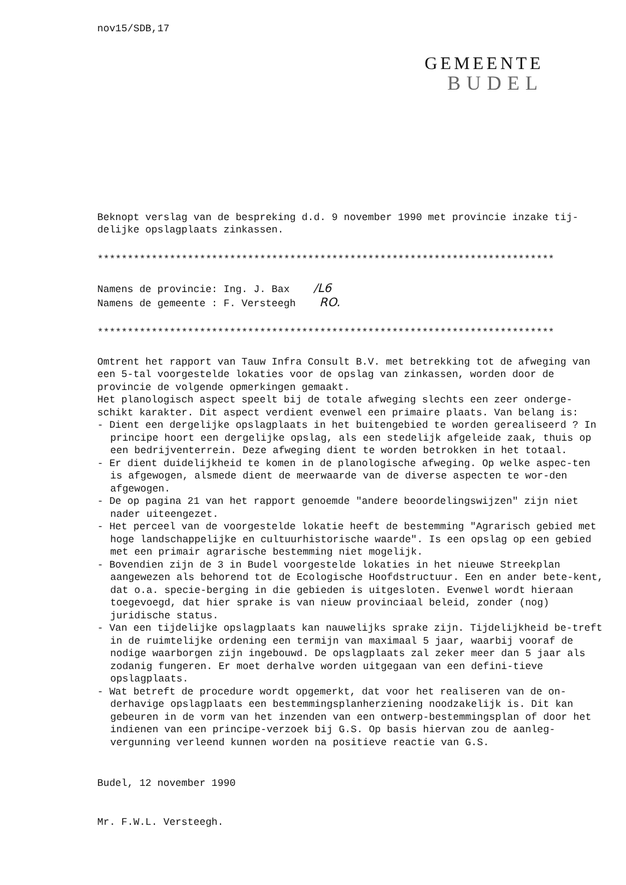nov15/SDB,17
GEMEENTE
BUDEL
Beknopt verslag van de bespreking d.d. 9 november 1990 met provincie inzake tij-
delijke opslagplaats zinkassen.
****************************************************************************
Namens de provincie: Ing. J. Bax /L6
Namens de gemeente : F. Versteegh RO.
****************************************************************************
Omtrent het rapport van Tauw Infra Consult B.V. met betrekking tot de afweging van een 5-tal voorgestelde lokaties voor de opslag van zinkassen, worden door de provincie de volgende opmerkingen gemaakt.
Het planologisch aspect speelt bij de totale afweging slechts een zeer onderge-schikt karakter. Dit aspect verdient evenwel een primaire plaats. Van belang is:
- Dient een dergelijke opslagplaats in het buitengebied te worden gerealiseerd ? In principe hoort een dergelijke opslag, als een stedelijk afgeleide zaak, thuis op een bedrijventerrein. Deze afweging dient te worden betrokken in het totaal.
- Er dient duidelijkheid te komen in de planologische afweging. Op welke aspec-ten is afgewogen, alsmede dient de meerwaarde van de diverse aspecten te wor-den afgewogen.
- De op pagina 21 van het rapport genoemde "andere beoordelingswijzen" zijn niet nader uiteengezet.
- Het perceel van de voorgestelde lokatie heeft de bestemming "Agrarisch gebied met hoge landschappelijke en cultuurhistorische waarde". Is een opslag op een gebied met een primair agrarische bestemming niet mogelijk.
- Bovendien zijn de 3 in Budel voorgestelde lokaties in het nieuwe Streekplan aangewezen als behorend tot de Ecologische Hoofdstructuur. Een en ander bete-kent, dat o.a. specie-berging in die gebieden is uitgesloten. Evenwel wordt hieraan toegevoegd, dat hier sprake is van nieuw provinciaal beleid, zonder (nog) juridische status.
- Van een tijdelijke opslagplaats kan nauwelijks sprake zijn. Tijdelijkheid be-treft in de ruimtelijke ordening een termijn van maximaal 5 jaar, waarbij vooraf de nodige waarborgen zijn ingebouwd. De opslagplaats zal zeker meer dan 5 jaar als zodanig fungeren. Er moet derhalve worden uitgegaan van een defini-tieve opslagplaats.
- Wat betreft de procedure wordt opgemerkt, dat voor het realiseren van de on-derhavige opslagplaats een bestemmingsplanherziening noodzakelijk is. Dit kan gebeuren in de vorm van het inzenden van een ontwerp-bestemmingsplan of door het indienen van een principe-verzoek bij G.S. Op basis hiervan zou de aanleg-vergunning verleend kunnen worden na positieve reactie van G.S.
Budel, 12 november 1990
Mr. F.W.L. Versteegh.